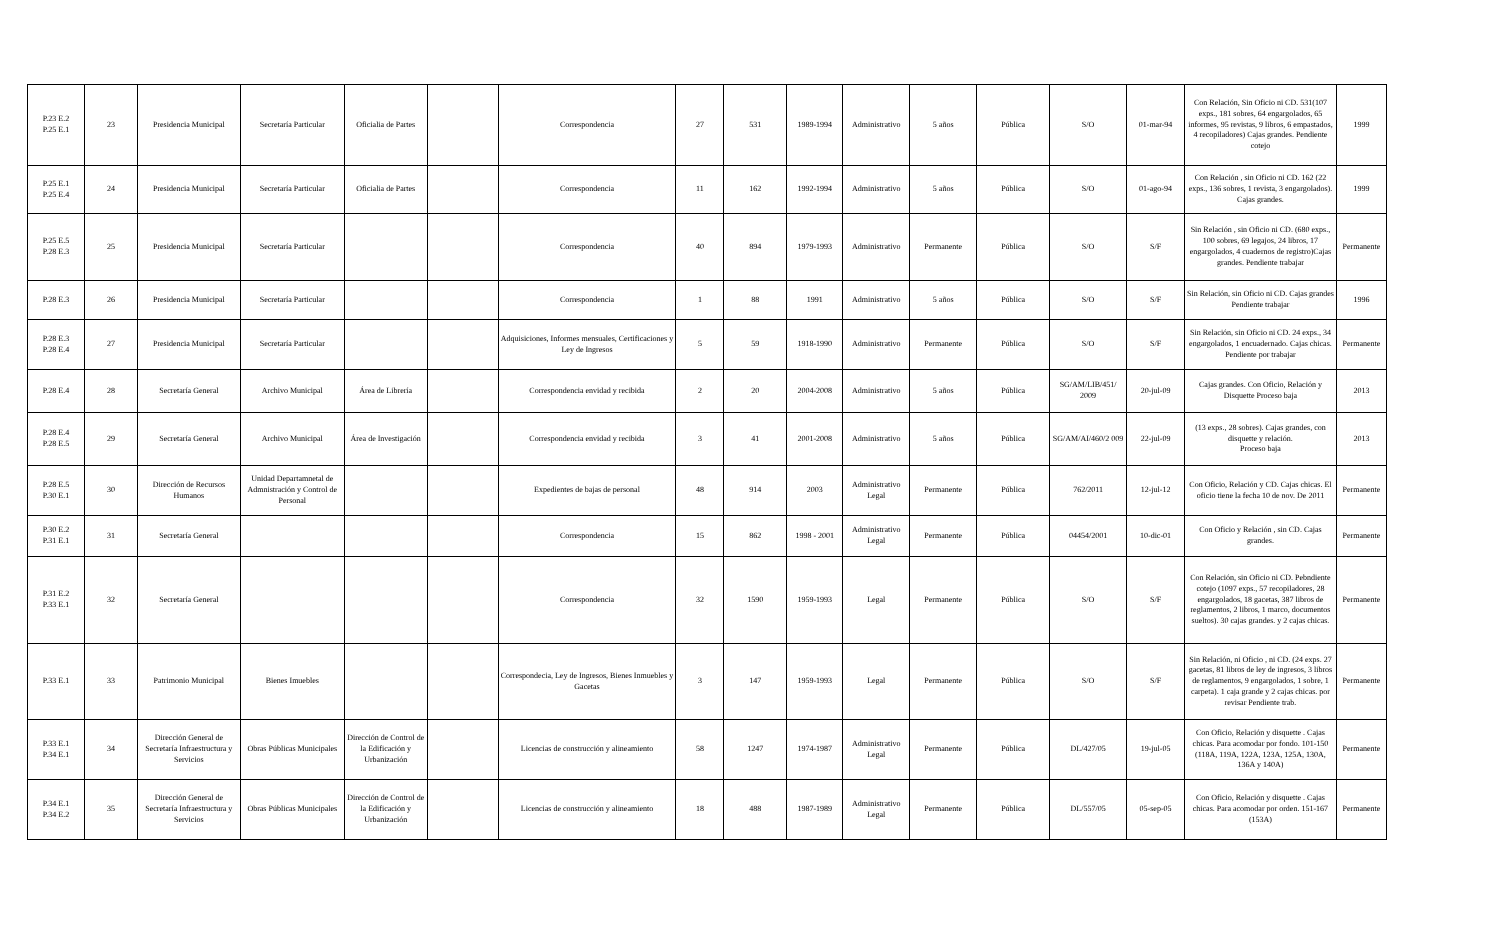| P.23 E.2 P.25 E.1 | 23 | Presidencia Municipal | Secretaría Particular | Oficialia de Partes | | Correspondencia | 27 | 531 | 1989-1994 | Administrativo | 5 años | Pública | S/O | 01-mar-94 | Con Relación, Sin Oficio ni CD. 531(107 exps., 181 sobres, 64 engargolados, 65 informes, 95 revistas, 9 libros, 6 empastados, 4 recopiladores) Cajas grandes. Pendiente cotejo | 1999 |
| P.25 E.1 P.25 E.4 | 24 | Presidencia Municipal | Secretaría Particular | Oficialia de Partes | | Correspondencia | 11 | 162 | 1992-1994 | Administrativo | 5 años | Pública | S/O | 01-ago-94 | Con Relación , sin Oficio ni CD. 162 (22 exps., 136 sobres, 1 revista, 3 engargolados). Cajas grandes. | 1999 |
| P.25 E.5 P.28 E.3 | 25 | Presidencia Municipal | Secretaría Particular | | | Correspondencia | 40 | 894 | 1979-1993 | Administrativo | Permanente | Pública | S/O | S/F | Sin Relación , sin Oficio ni CD. (680 exps., 100 sobres, 69 legajos, 24 libros, 17 engargolados, 4 cuadernos de registro)Cajas grandes. Pendiente trabajar | Permanente |
| P.28 E.3 | 26 | Presidencia Municipal | Secretaría Particular | | | Correspondencia | 1 | 88 | 1991 | Administrativo | 5 años | Pública | S/O | S/F | Sin Relación, sin Oficio ni CD. Cajas grandes Pendiente trabajar | 1996 |
| P.28 E.3 P.28 E.4 | 27 | Presidencia Municipal | Secretaría Particular | | | Adquisiciones, Informes mensuales, Certificaciones y Ley de Ingresos | 5 | 59 | 1918-1990 | Administrativo | Permanente | Pública | S/O | S/F | Sin Relación, sin Oficio ni CD. 24 exps., 34 engargolados, 1 encuadernado. Cajas chicas. Pendiente por trabajar | Permanente |
| P.28 E.4 | 28 | Secretaría General | Archivo Municipal | Área de Librería | | Correspondencia envidad y recibida | 2 | 20 | 2004-2008 | Administrativo | 5 años | Pública | SG/AM/LIB/451/ 2009 | 20-jul-09 | Cajas grandes. Con Oficio, Relación y Disquette Proceso baja | 2013 |
| P.28 E.4 P.28 E.5 | 29 | Secretaría General | Archivo Municipal | Área de Investigación | | Correspondencia envidad y recibida | 3 | 41 | 2001-2008 | Administrativo | 5 años | Pública | SG/AM/AI/460/2 009 | 22-jul-09 | (13 exps., 28 sobres). Cajas grandes, con disquette y relación. Proceso baja | 2013 |
| P.28 E.5 P.30 E.1 | 30 | Dirección de Recursos Humanos | Unidad Departamnetal de Admnistración y Control de Personal | | | Expedientes de bajas de personal | 48 | 914 | 2003 | Administrativo Legal | Permanente | Pública | 762/2011 | 12-jul-12 | Con Oficio, Relación y CD. Cajas chicas. El oficio tiene la fecha 10 de nov. De 2011 | Permanente |
| P.30 E.2 P.31 E.1 | 31 | Secretaría General | | | | Correspondencia | 15 | 862 | 1998 - 2001 | Administrativo Legal | Permanente | Pública | 04454/2001 | 10-dic-01 | Con Oficio y Relación , sin CD. Cajas grandes. | Permanente |
| P.31 E.2 P.33 E.1 | 32 | Secretaría General | | | | Correspondencia | 32 | 1590 | 1959-1993 | Legal | Permanente | Pública | S/O | S/F | Con Relación, sin Oficio ni CD. Pebndiente cotejo (1097 exps., 57 recopiladores, 28 engargolados, 18 gacetas, 387 libros de reglamentos, 2 libros, 1 marco, documentos sueltos). 30 cajas grandes. y 2 cajas chicas. | Permanente |
| P.33 E.1 | 33 | Patrimonio Municipal | Bienes Imuebles | | | Correspondecia, Ley de Ingresos, Bienes Inmuebles y Gacetas | 3 | 147 | 1959-1993 | Legal | Permanente | Pública | S/O | S/F | Sin Relación, ni Oficio , ni CD. (24 exps. 27 gacetas, 81 libros de ley de ingresos, 3 libros de reglamentos, 9 engargolados, 1 sobre, 1 carpeta). 1 caja grande y 2 cajas chicas. por revisar Pendiente trab. | Permanente |
| P.33 E.1 P.34 E.1 | 34 | Dirección General de Secretaría Infraestructura y Servicios | Obras Públicas Municipales | Dirección de Control de la Edificación y Urbanización | | Licencias de construcción y alineamiento | 58 | 1247 | 1974-1987 | Administrativo Legal | Permanente | Pública | DL/427/05 | 19-jul-05 | Con Oficio, Relación y disquette . Cajas chicas. Para acomodar por fondo. 101-150 (118A, 119A, 122A, 123A, 125A, 130A, 136A y 140A) | Permanente |
| P.34 E.1 P.34 E.2 | 35 | Dirección General de Secretaría Infraestructura y Servicios | Obras Públicas Municipales | Dirección de Control de la Edificación y Urbanización | | Licencias de construcción y alineamiento | 18 | 488 | 1987-1989 | Administrativo Legal | Permanente | Pública | DL/557/05 | 05-sep-05 | Con Oficio, Relación y disquette . Cajas chicas. Para acomodar por orden. 151-167 (153A) | Permanente |